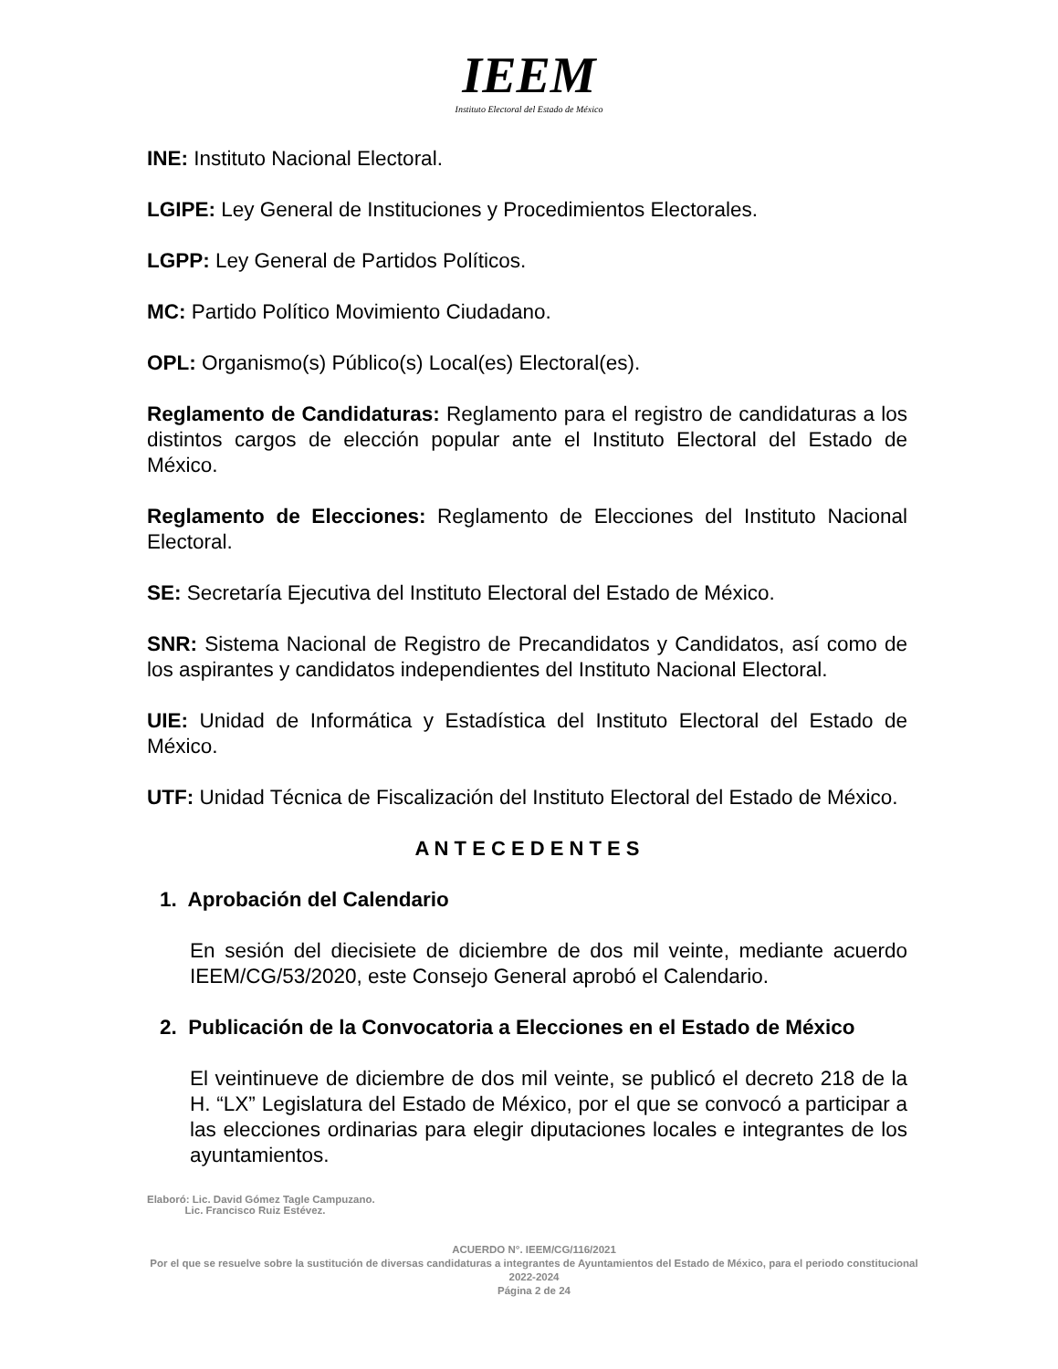IEEM
Instituto Electoral del Estado de México
INE: Instituto Nacional Electoral.
LGIPE: Ley General de Instituciones y Procedimientos Electorales.
LGPP: Ley General de Partidos Políticos.
MC: Partido Político Movimiento Ciudadano.
OPL: Organismo(s) Público(s) Local(es) Electoral(es).
Reglamento de Candidaturas: Reglamento para el registro de candidaturas a los distintos cargos de elección popular ante el Instituto Electoral del Estado de México.
Reglamento de Elecciones: Reglamento de Elecciones del Instituto Nacional Electoral.
SE: Secretaría Ejecutiva del Instituto Electoral del Estado de México.
SNR: Sistema Nacional de Registro de Precandidatos y Candidatos, así como de los aspirantes y candidatos independientes del Instituto Nacional Electoral.
UIE: Unidad de Informática y Estadística del Instituto Electoral del Estado de México.
UTF: Unidad Técnica de Fiscalización del Instituto Electoral del Estado de México.
A N T E C E D E N T E S
1. Aprobación del Calendario
En sesión del diecisiete de diciembre de dos mil veinte, mediante acuerdo IEEM/CG/53/2020, este Consejo General aprobó el Calendario.
2. Publicación de la Convocatoria a Elecciones en el Estado de México
El veintinueve de diciembre de dos mil veinte, se publicó el decreto 218 de la H. “LX” Legislatura del Estado de México, por el que se convocó a participar a las elecciones ordinarias para elegir diputaciones locales e integrantes de los ayuntamientos.
Elaboró: Lic. David Gómez Tagle Campuzano.
Lic. Francisco Ruiz Estévez.
ACUERDO N°. IEEM/CG/116/2021
Por el que se resuelve sobre la sustitución de diversas candidaturas a integrantes de Ayuntamientos del Estado de México, para el periodo constitucional 2022-2024
Página 2 de 24